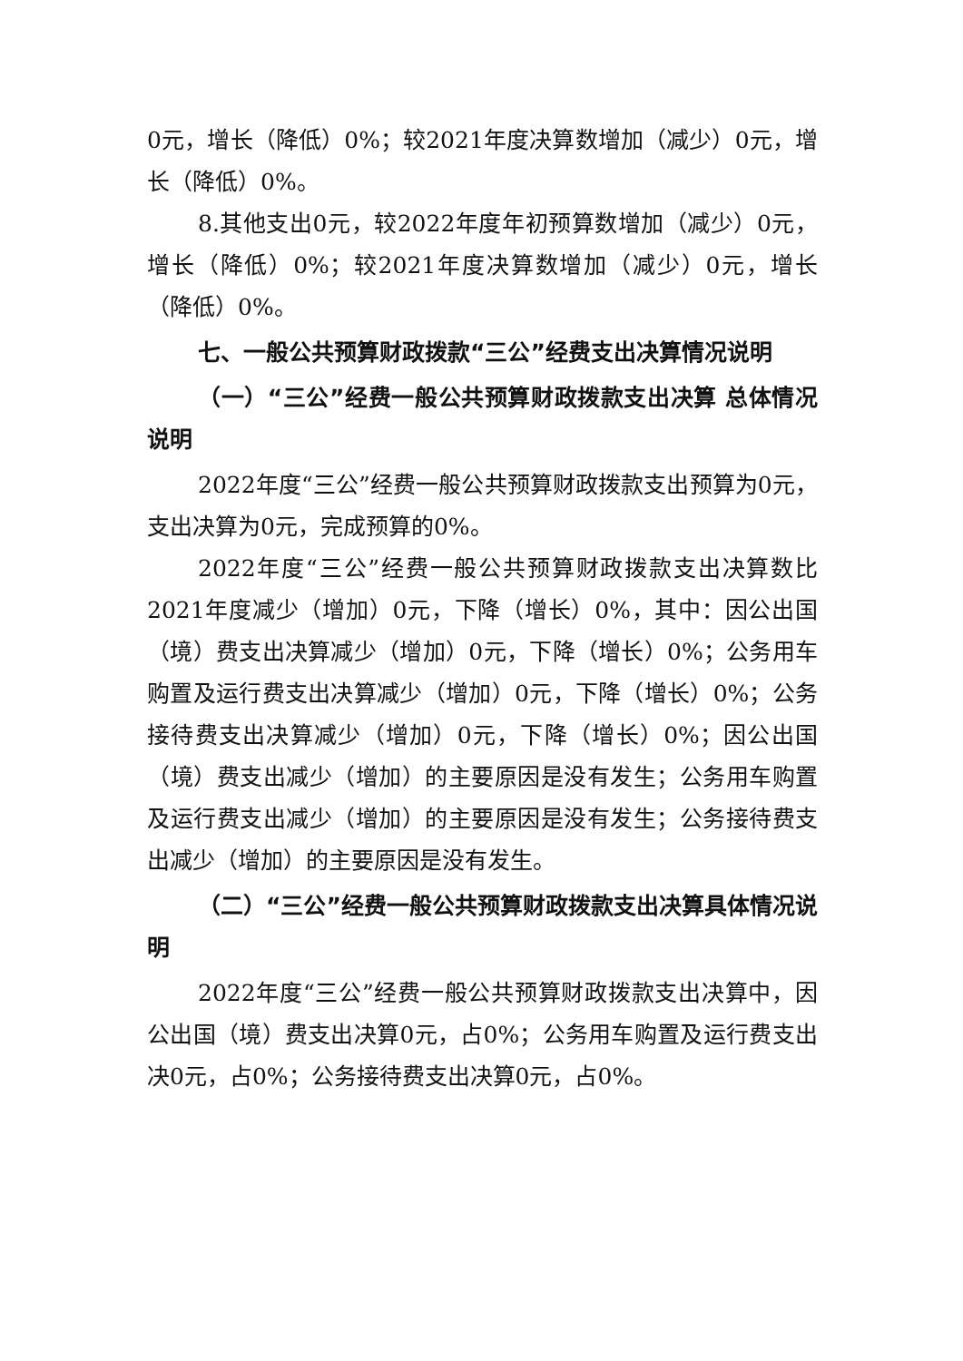0元，增长（降低）0%；较2021年度决算数增加（减少）0元，增长（降低）0%。
8.其他支出0元，较2022年度年初预算数增加（减少）0元，增长（降低）0%；较2021年度决算数增加（减少）0元，增长（降低）0%。
七、一般公共预算财政拨款“三公”经费支出决算情况说明
（一）“三公”经费一般公共预算财政拨款支出决算 总体情况说明
2022年度“三公”经费一般公共预算财政拨款支出预算为0元，支出决算为0元，完成预算的0%。
2022年度“三公”经费一般公共预算财政拨款支出决算数比2021年度减少（增加）0元，下降（增长）0%，其中：因公出国（境）费支出决算减少（增加）0元，下降（增长）0%；公务用车购置及运行费支出决算减少（增加）0元，下降（增长）0%；公务接待费支出决算减少（增加）0元，下降（增长）0%；因公出国（境）费支出减少（增加）的主要原因是没有发生；公务用车购置及运行费支出减少（增加）的主要原因是没有发生；公务接待费支出减少（增加）的主要原因是没有发生。
（二）“三公”经费一般公共预算财政拨款支出决算具体情况说明
2022年度“三公”经费一般公共预算财政拨款支出决算中，因公出国（境）费支出决算0元，占0%；公务用车购置及运行费支出决0元，占0%；公务接待费支出决算0元，占0%。